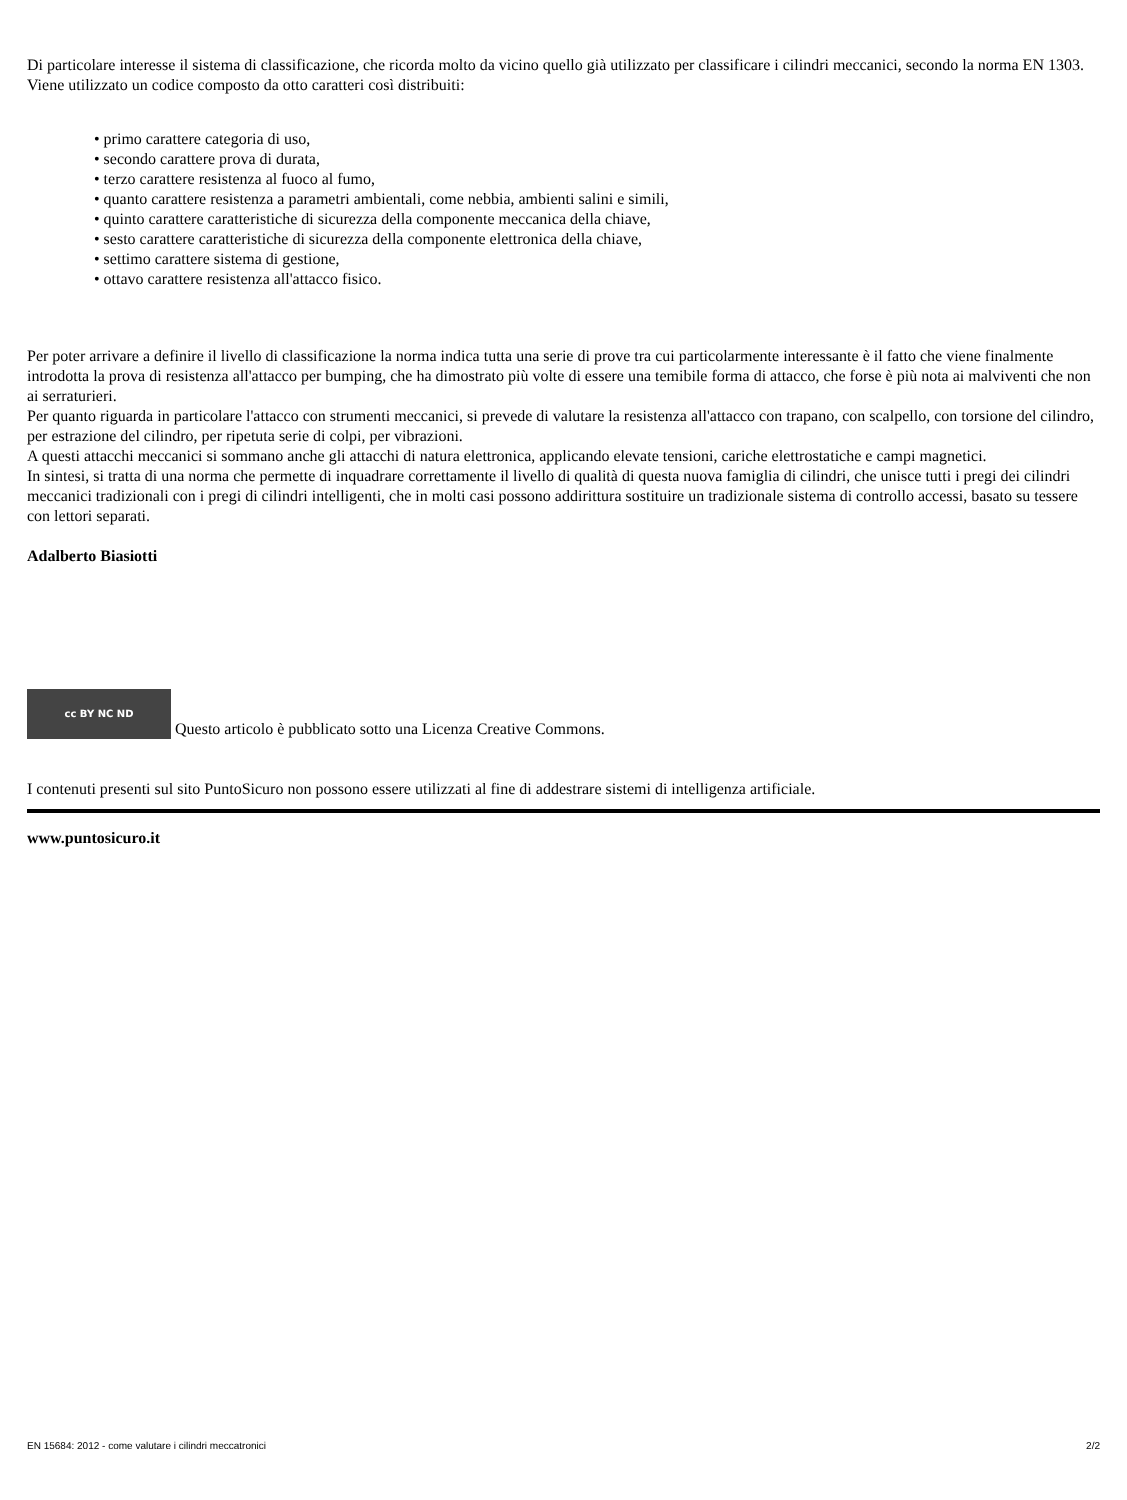Di particolare interesse il sistema di classificazione, che ricorda molto da vicino quello già utilizzato per classificare i cilindri meccanici, secondo la norma EN 1303.
Viene utilizzato un codice composto da otto caratteri così distribuiti:
• primo carattere categoria di uso,
• secondo carattere prova di durata,
• terzo carattere resistenza al fuoco al fumo,
• quanto carattere resistenza a parametri ambientali, come nebbia, ambienti salini e simili,
• quinto carattere caratteristiche di sicurezza della componente meccanica della chiave,
• sesto carattere caratteristiche di sicurezza della componente elettronica della chiave,
• settimo carattere sistema di gestione,
• ottavo carattere resistenza all'attacco fisico.
Per poter arrivare a definire il livello di classificazione la norma indica tutta una serie di prove tra cui particolarmente interessante è il fatto che viene finalmente introdotta la prova di resistenza all'attacco per bumping, che ha dimostrato più volte di essere una temibile forma di attacco, che forse è più nota ai malviventi che non ai serraturieri.
Per quanto riguarda in particolare l'attacco con strumenti meccanici, si prevede di valutare la resistenza all'attacco con trapano, con scalpello, con torsione del cilindro, per estrazione del cilindro, per ripetuta serie di colpi, per vibrazioni.
A questi attacchi meccanici si sommano anche gli attacchi di natura elettronica, applicando elevate tensioni, cariche elettrostatiche e campi magnetici.
In sintesi, si tratta di una norma che permette di inquadrare correttamente il livello di qualità di questa nuova famiglia di cilindri, che unisce tutti i pregi dei cilindri meccanici tradizionali con i pregi di cilindri intelligenti, che in molti casi possono addirittura sostituire un tradizionale sistema di controllo accessi, basato su tessere con lettori separati.
Adalberto Biasiotti
cc BY NC ND Questo articolo è pubblicato sotto una Licenza Creative Commons.
I contenuti presenti sul sito PuntoSicuro non possono essere utilizzati al fine di addestrare sistemi di intelligenza artificiale.
www.puntosicuro.it
EN 15684: 2012 - come valutare i cilindri meccatronici 2/2